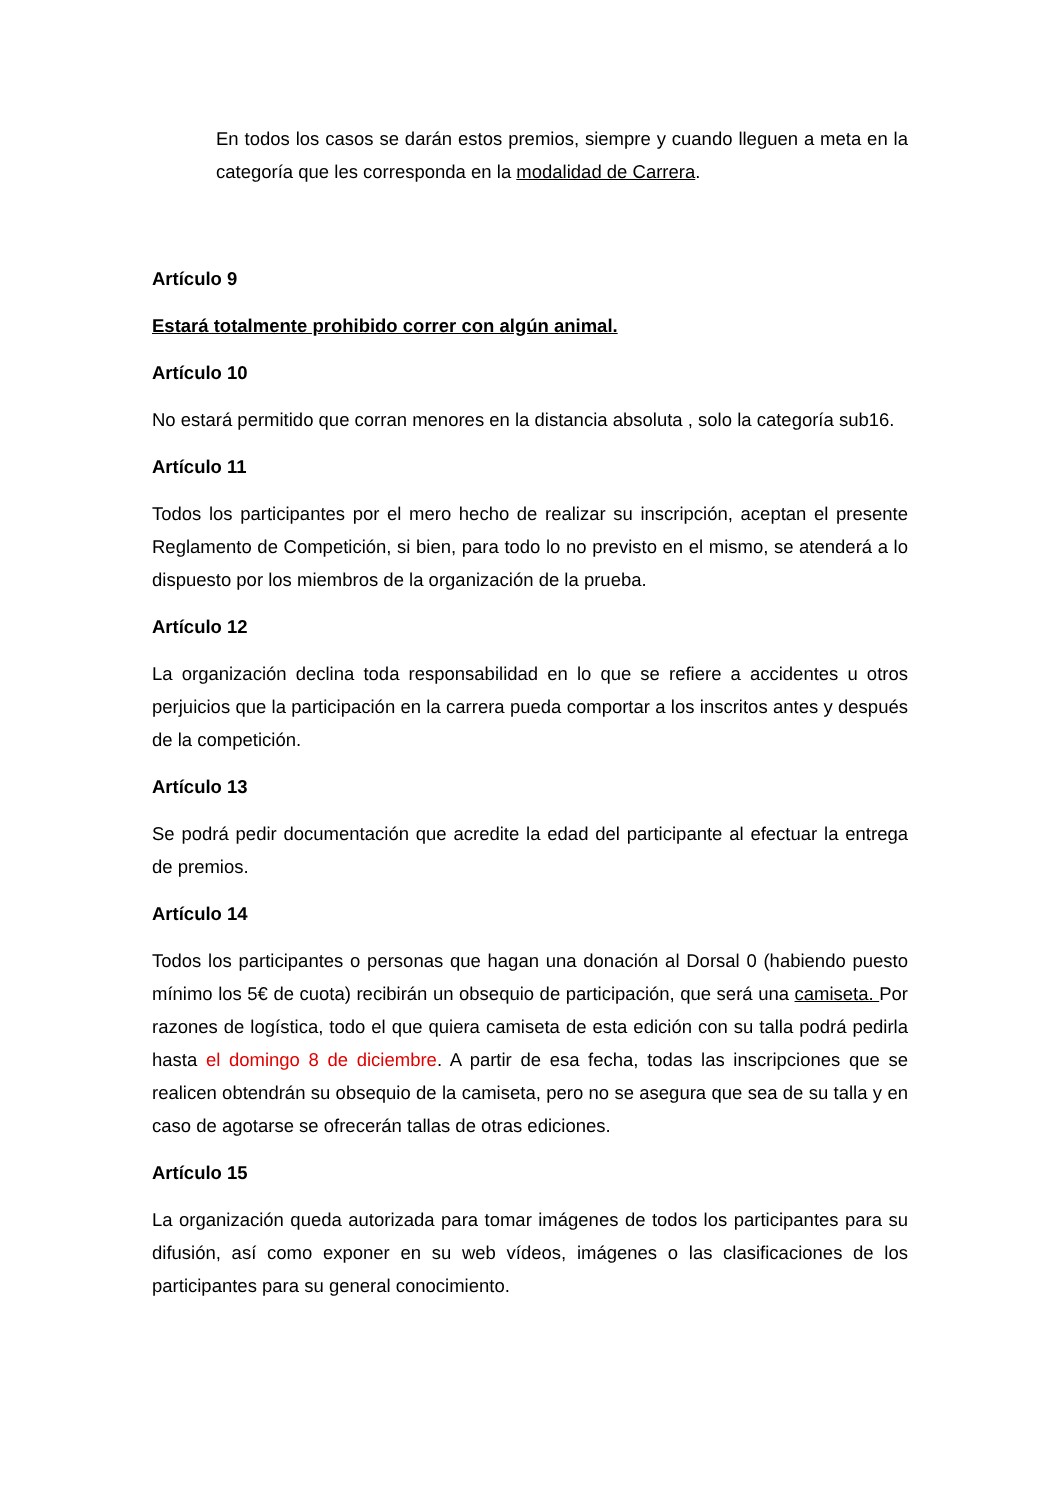En todos los casos se darán estos premios, siempre y cuando lleguen a meta en la categoría que les corresponda en la modalidad de Carrera.
Artículo 9
Estará totalmente prohibido correr con algún animal.
Artículo 10
No estará permitido que corran menores en la distancia absoluta , solo la categoría sub16.
Artículo 11
Todos los participantes por el mero hecho de realizar su inscripción, aceptan el presente Reglamento de Competición, si bien, para todo lo no previsto en el mismo, se atenderá a lo dispuesto por los miembros de la organización de la prueba.
Artículo 12
La organización declina toda responsabilidad en lo que se refiere a accidentes u otros perjuicios que la participación en la carrera pueda comportar a los inscritos antes y después de la competición.
Artículo 13
Se podrá pedir documentación que acredite la edad del participante al efectuar la entrega de premios.
Artículo 14
Todos los participantes o personas que hagan una donación al Dorsal 0 (habiendo puesto mínimo los 5€ de cuota) recibirán un obsequio de participación, que será una camiseta. Por razones de logística, todo el que quiera camiseta de esta edición con su talla podrá pedirla hasta el domingo 8 de diciembre. A partir de esa fecha, todas las inscripciones que se realicen obtendrán su obsequio de la camiseta, pero no se asegura que sea de su talla y en caso de agotarse se ofrecerán tallas de otras ediciones.
Artículo 15
La organización queda autorizada para tomar imágenes de todos los participantes para su difusión, así como exponer en su web vídeos, imágenes o las clasificaciones de los participantes para su general conocimiento.